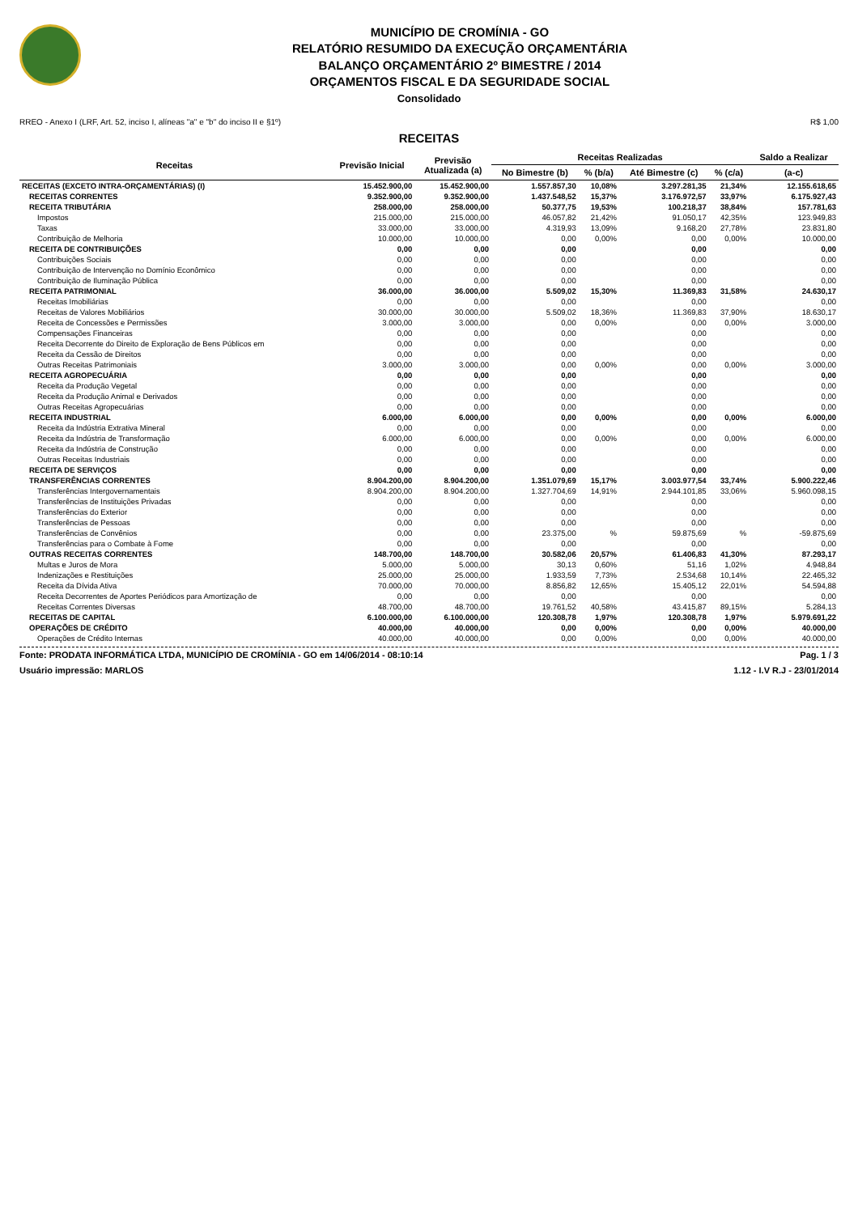MUNICÍPIO DE CROMÍNIA - GO
RELATÓRIO RESUMIDO DA EXECUÇÃO ORÇAMENTÁRIA
BALANÇO ORÇAMENTÁRIO 2º BIMESTRE / 2014
ORÇAMENTOS FISCAL E DA SEGURIDADE SOCIAL
Consolidado
RREO - Anexo I (LRF, Art. 52, inciso I, alíneas "a" e "b" do inciso II e §1º) R$ 1,00
RECEITAS
| Receitas | Previsão Inicial | Previsão Atualizada (a) | Receitas Realizadas | | | | Saldo a Realizar |
| --- | --- | --- | --- | --- | --- | --- | --- |
| | | | No Bimestre (b) | % (b/a) | Até Bimestre (c) | % (c/a) | (a-c) |
| RECEITAS (EXCETO INTRA-ORÇAMENTÁRIAS) (I) | 15.452.900,00 | 15.452.900,00 | 1.557.857,30 | 10,08% | 3.297.281,35 | 21,34% | 12.155.618,65 |
| RECEITAS CORRENTES | 9.352.900,00 | 9.352.900,00 | 1.437.548,52 | 15,37% | 3.176.972,57 | 33,97% | 6.175.927,43 |
| RECEITA TRIBUTÁRIA | 258.000,00 | 258.000,00 | 50.377,75 | 19,53% | 100.218,37 | 38,84% | 157.781,63 |
| Impostos | 215.000,00 | 215.000,00 | 46.057,82 | 21,42% | 91.050,17 | 42,35% | 123.949,83 |
| Taxas | 33.000,00 | 33.000,00 | 4.319,93 | 13,09% | 9.168,20 | 27,78% | 23.831,80 |
| Contribuição de Melhoria | 10.000,00 | 10.000,00 | 0,00 | 0,00% | 0,00 | 0,00% | 10.000,00 |
| RECEITA DE CONTRIBUIÇÕES | 0,00 | 0,00 | 0,00 | | 0,00 | | 0,00 |
| Contribuições Sociais | 0,00 | 0,00 | 0,00 | | 0,00 | | 0,00 |
| Contribuição de Intervenção no Domínio Econômico | 0,00 | 0,00 | 0,00 | | 0,00 | | 0,00 |
| Contribuição de Iluminação Pública | 0,00 | 0,00 | 0,00 | | 0,00 | | 0,00 |
| RECEITA PATRIMONIAL | 36.000,00 | 36.000,00 | 5.509,02 | 15,30% | 11.369,83 | 31,58% | 24.630,17 |
| Receitas Imobiliárias | 0,00 | 0,00 | 0,00 | | 0,00 | | 0,00 |
| Receitas de Valores Mobiliários | 30.000,00 | 30.000,00 | 5.509,02 | 18,36% | 11.369,83 | 37,90% | 18.630,17 |
| Receita de Concessões e Permissões | 3.000,00 | 3.000,00 | 0,00 | 0,00% | 0,00 | 0,00% | 3.000,00 |
| Compensações Financeiras | 0,00 | 0,00 | 0,00 | | 0,00 | | 0,00 |
| Receita Decorrente do Direito de Exploração de Bens Públicos em | 0,00 | 0,00 | 0,00 | | 0,00 | | 0,00 |
| Receita da Cessão de Direitos | 0,00 | 0,00 | 0,00 | | 0,00 | | 0,00 |
| Outras Receitas Patrimoniais | 3.000,00 | 3.000,00 | 0,00 | 0,00% | 0,00 | 0,00% | 3.000,00 |
| RECEITA AGROPECUÁRIA | 0,00 | 0,00 | 0,00 | | 0,00 | | 0,00 |
| Receita da Produção Vegetal | 0,00 | 0,00 | 0,00 | | 0,00 | | 0,00 |
| Receita da Produção Animal e Derivados | 0,00 | 0,00 | 0,00 | | 0,00 | | 0,00 |
| Outras Receitas Agropecuárias | 0,00 | 0,00 | 0,00 | | 0,00 | | 0,00 |
| RECEITA INDUSTRIAL | 6.000,00 | 6.000,00 | 0,00 | 0,00% | 0,00 | 0,00% | 6.000,00 |
| Receita da Indústria Extrativa Mineral | 0,00 | 0,00 | 0,00 | | 0,00 | | 0,00 |
| Receita da Indústria de Transformação | 6.000,00 | 6.000,00 | 0,00 | 0,00% | 0,00 | 0,00% | 6.000,00 |
| Receita da Indústria de Construção | 0,00 | 0,00 | 0,00 | | 0,00 | | 0,00 |
| Outras Receitas Industriais | 0,00 | 0,00 | 0,00 | | 0,00 | | 0,00 |
| RECEITA DE SERVIÇOS | 0,00 | 0,00 | 0,00 | | 0,00 | | 0,00 |
| TRANSFERÊNCIAS CORRENTES | 8.904.200,00 | 8.904.200,00 | 1.351.079,69 | 15,17% | 3.003.977,54 | 33,74% | 5.900.222,46 |
| Transferências Intergovernamentais | 8.904.200,00 | 8.904.200,00 | 1.327.704,69 | 14,91% | 2.944.101,85 | 33,06% | 5.960.098,15 |
| Transferências de Instituições Privadas | 0,00 | 0,00 | 0,00 | | 0,00 | | 0,00 |
| Transferências do Exterior | 0,00 | 0,00 | 0,00 | | 0,00 | | 0,00 |
| Transferências de Pessoas | 0,00 | 0,00 | 0,00 | | 0,00 | | 0,00 |
| Transferências de Convênios | 0,00 | 0,00 | 23.375,00 | % | 59.875,69 | % | -59.875,69 |
| Transferências para o Combate à Fome | 0,00 | 0,00 | 0,00 | | 0,00 | | 0,00 |
| OUTRAS RECEITAS CORRENTES | 148.700,00 | 148.700,00 | 30.582,06 | 20,57% | 61.406,83 | 41,30% | 87.293,17 |
| Multas e Juros de Mora | 5.000,00 | 5.000,00 | 30,13 | 0,60% | 51,16 | 1,02% | 4.948,84 |
| Indenizações e Restituições | 25.000,00 | 25.000,00 | 1.933,59 | 7,73% | 2.534,68 | 10,14% | 22.465,32 |
| Receita da Dívida Ativa | 70.000,00 | 70.000,00 | 8.856,82 | 12,65% | 15.405,12 | 22,01% | 54.594,88 |
| Receita Decorrentes de Aportes Periódicos para Amortização de | 0,00 | 0,00 | 0,00 | | 0,00 | | 0,00 |
| Receitas Correntes Diversas | 48.700,00 | 48.700,00 | 19.761,52 | 40,58% | 43.415,87 | 89,15% | 5.284,13 |
| RECEITAS DE CAPITAL | 6.100.000,00 | 6.100.000,00 | 120.308,78 | 1,97% | 120.308,78 | 1,97% | 5.979.691,22 |
| OPERAÇÕES DE CRÉDITO | 40.000,00 | 40.000,00 | 0,00 | 0,00% | 0,00 | 0,00% | 40.000,00 |
| Operações de Crédito Internas | 40.000,00 | 40.000,00 | 0,00 | 0,00% | 0,00 | 0,00% | 40.000,00 |
Fonte: PRODATA INFORMÁTICA LTDA, MUNICÍPIO DE CROMÍNIA - GO em 14/06/2014 - 08:10:14 Pag. 1 / 3
Usuário impressão: MARLOS 1.12 - I.V R.J - 23/01/2014